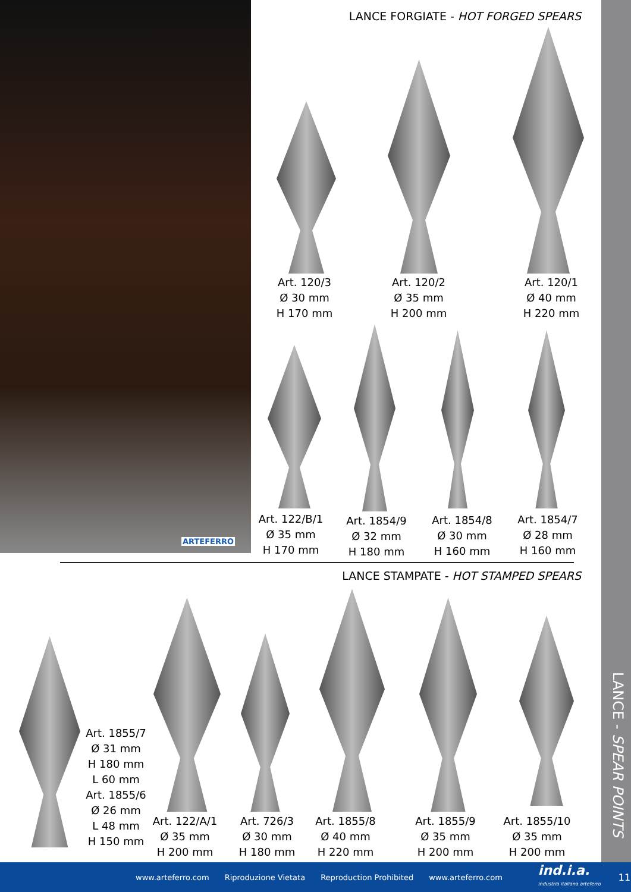ARTEFERRO
LANCE - SPEAR POINTS
LANCE FORGIATE - HOT FORGED SPEARS
Art. 120/3
Ø 30 mm
H 170 mm
Art. 120/2
Ø 35 mm
H 200 mm
Art. 120/1
Ø 40 mm
H 220 mm
Art. 122/B/1
Ø 35 mm
H 170 mm
Art. 1854/9
Ø 32 mm
H 180 mm
Art. 1854/8
Ø 30 mm
H 160 mm
Art. 1854/7
Ø 28 mm
H 160 mm
LANCE STAMPATE - HOT STAMPED SPEARS
Art. 1855/7
Ø 31 mm
H 180 mm
L 60 mm
Art. 1855/6
Ø 26 mm
L 48 mm
H 150 mm
Art. 122/A/1
Ø 35 mm
H 200 mm
Art. 726/3
Ø 30 mm
H 180 mm
Art. 1855/8
Ø 40 mm
H 220 mm
Art. 1855/9
Ø 35 mm
H 200 mm
Art. 1855/10
Ø 35 mm
H 200 mm
www.arteferro.com Riproduzione Vietata Reproduction Prohibited www.arteferro.com ind.i.a.
industria italiana arteferro 11